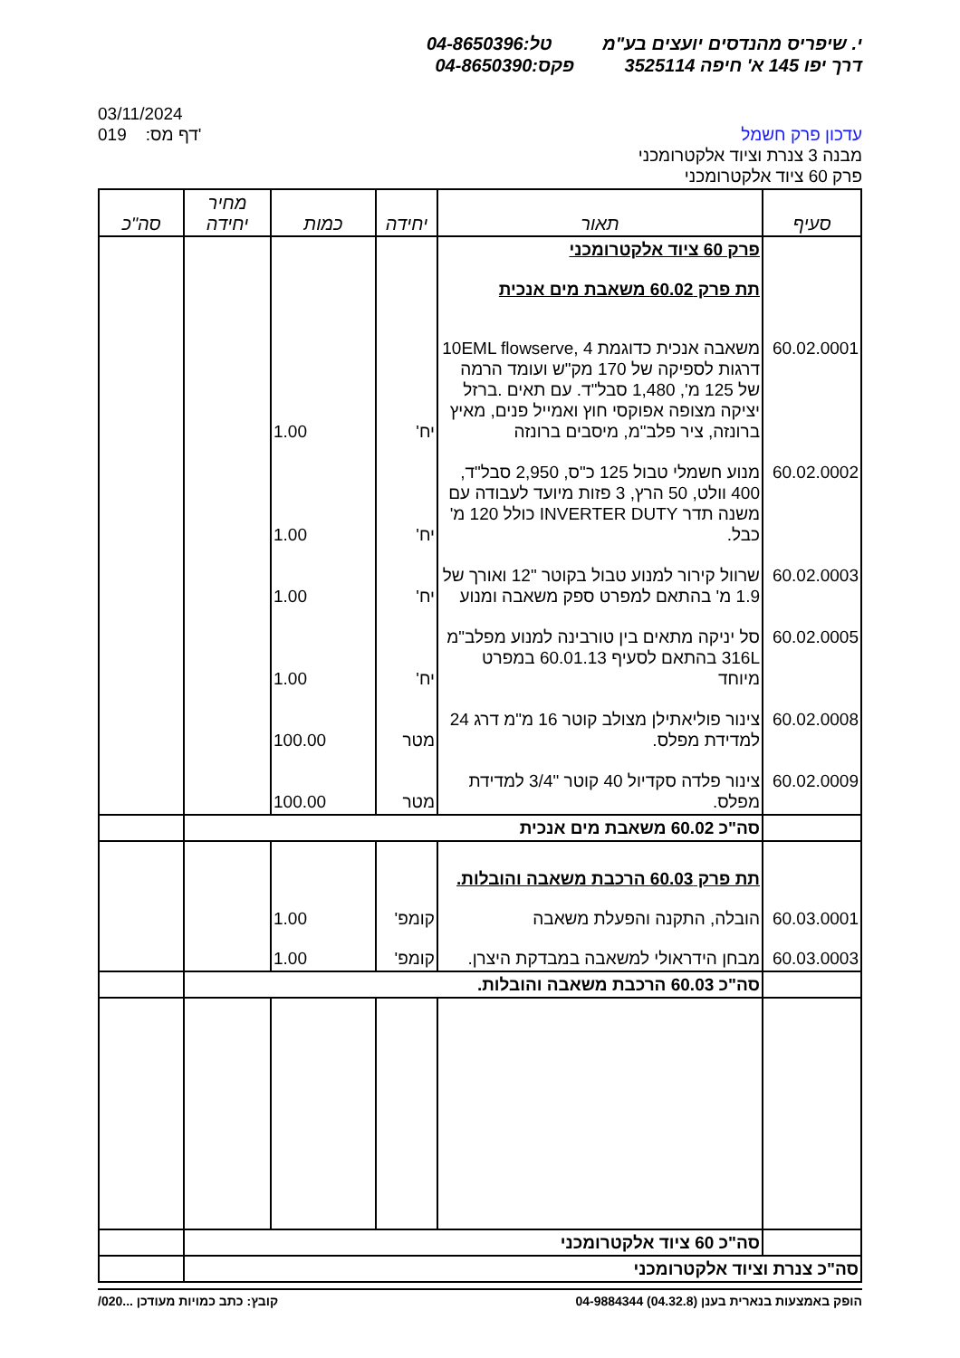י. שיפריס מהנדסים יועצים בע"מ טל:04-8650396
דרך יפו 145 א' חיפה 3525114 פקס:04-8650390
עדכון פרק חשמל
מבנה 3 צנרת וציוד אלקטרומכני
פרק 60 ציוד אלקטרומכני
03/11/2024
019 :דף מס'
| סעיף | תאור | יחידה | כמות | מחיר יחידה | סה"כ |
| --- | --- | --- | --- | --- | --- |
| | פרק 60 ציוד אלקטרומכני | | | | |
| | תת פרק 60.02 משאבת מים אנכית | | | | |
| 60.02.0001 | משאבה אנכית כדוגמת 10EML flowserve, 4 דרגות לספיקה של 170 מק"ש ועומד הרמה של 125 מ', 1,480 סבל"ד. עם תאים .ברזל יציקה מצופה אפוקסי חוץ ואמייל פנים, מאיץ ברונזה, ציר פלב"מ, מיסבים ברונזה | יח' | 1.00 | | |
| 60.02.0002 | מנוע חשמלי טבול 125 כ"ס, 2,950 סבל"ד, 400 וולט, 50 הרץ, 3 פזות מיועד לעבודה עם משנה תדר INVERTER DUTY כולל 120 מ' כבל. | יח' | 1.00 | | |
| 60.02.0003 | שרוול קירור למנוע טבול בקוטר "12 ואורך של 1.9 מ' בהתאם למפרט ספק משאבה ומנוע | יח' | 1.00 | | |
| 60.02.0005 | סל יניקה מתאים בין טורבינה למנוע מפלב"מ 316L בהתאם לסעיף 60.01.13 במפרט מיוחד | יח' | 1.00 | | |
| 60.02.0008 | צינור פוליאתילן מצולב קוטר 16 מ"מ דרג 24 למדידת מפלס. | מטר | 100.00 | | |
| 60.02.0009 | צינור פלדה סקדיול 40 קוטר "3/4 למדידת מפלס. | מטר | 100.00 | | |
| | סה"כ 60.02 משאבת מים אנכית | | | | |
| | תת פרק 60.03 הרכבת משאבה והובלות. | | | | |
| 60.03.0001 | הובלה, התקנה והפעלת משאבה | קומפ' | 1.00 | | |
| 60.03.0003 | מבחן הידראולי למשאבה במבדקת היצרן. | קומפ' | 1.00 | | |
| | סה"כ 60.03 הרכבת משאבה והובלות. | | | | |
| | סה"כ 60 ציוד אלקטרומכני | | | | |
| סה"כ צנרת וציוד אלקטרומכני | | | | | |
הופק באמצעות בנארית בענן (04.32.8) 04-9884344 קובץ: כתב כמויות מעודכן ...020/